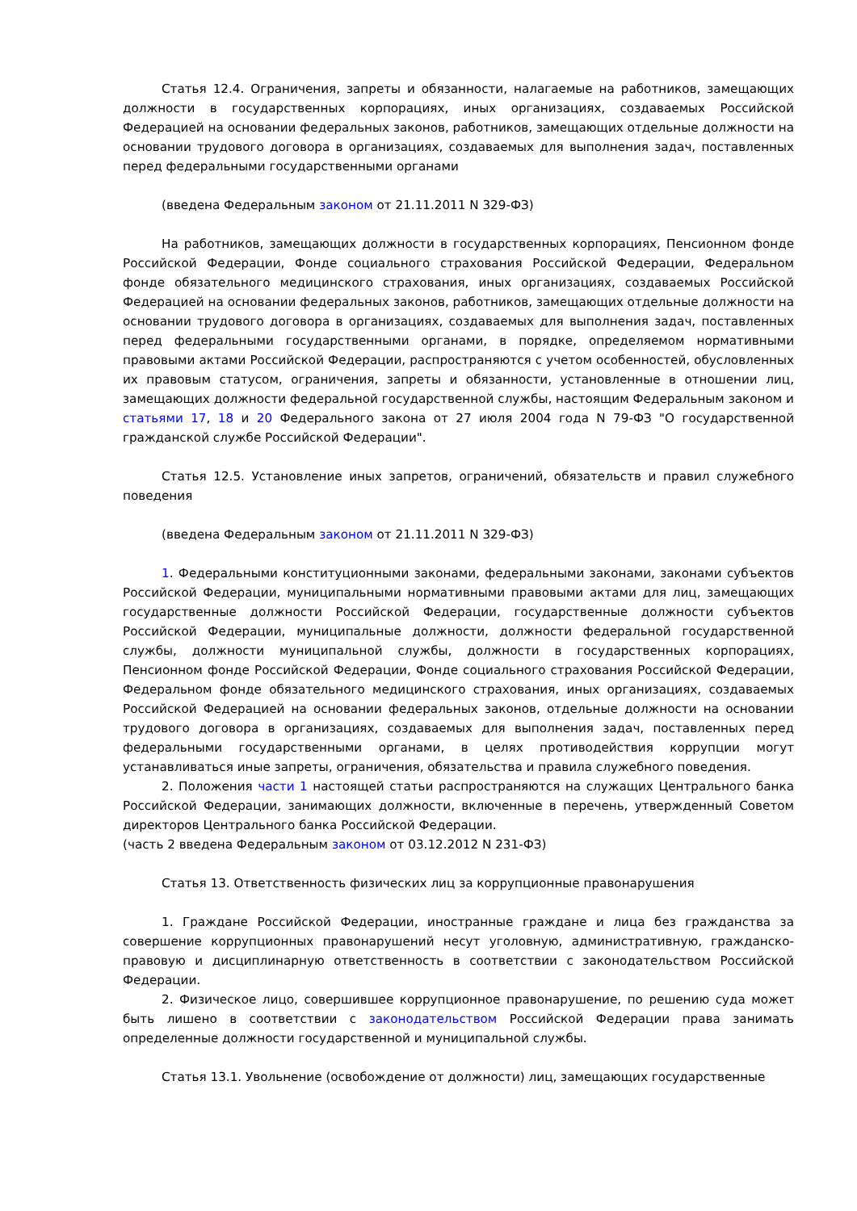Статья 12.4. Ограничения, запреты и обязанности, налагаемые на работников, замещающих должности в государственных корпорациях, иных организациях, создаваемых Российской Федерацией на основании федеральных законов, работников, замещающих отдельные должности на основании трудового договора в организациях, создаваемых для выполнения задач, поставленных перед федеральными государственными органами
(введена Федеральным законом от 21.11.2011 N 329-ФЗ)
На работников, замещающих должности в государственных корпорациях, Пенсионном фонде Российской Федерации, Фонде социального страхования Российской Федерации, Федеральном фонде обязательного медицинского страхования, иных организациях, создаваемых Российской Федерацией на основании федеральных законов, работников, замещающих отдельные должности на основании трудового договора в организациях, создаваемых для выполнения задач, поставленных перед федеральными государственными органами, в порядке, определяемом нормативными правовыми актами Российской Федерации, распространяются с учетом особенностей, обусловленных их правовым статусом, ограничения, запреты и обязанности, установленные в отношении лиц, замещающих должности федеральной государственной службы, настоящим Федеральным законом и статьями 17, 18 и 20 Федерального закона от 27 июля 2004 года N 79-ФЗ "О государственной гражданской службе Российской Федерации".
Статья 12.5. Установление иных запретов, ограничений, обязательств и правил служебного поведения
(введена Федеральным законом от 21.11.2011 N 329-ФЗ)
1. Федеральными конституционными законами, федеральными законами, законами субъектов Российской Федерации, муниципальными нормативными правовыми актами для лиц, замещающих государственные должности Российской Федерации, государственные должности субъектов Российской Федерации, муниципальные должности, должности федеральной государственной службы, должности муниципальной службы, должности в государственных корпорациях, Пенсионном фонде Российской Федерации, Фонде социального страхования Российской Федерации, Федеральном фонде обязательного медицинского страхования, иных организациях, создаваемых Российской Федерацией на основании федеральных законов, отдельные должности на основании трудового договора в организациях, создаваемых для выполнения задач, поставленных перед федеральными государственными органами, в целях противодействия коррупции могут устанавливаться иные запреты, ограничения, обязательства и правила служебного поведения.
2. Положения части 1 настоящей статьи распространяются на служащих Центрального банка Российской Федерации, занимающих должности, включенные в перечень, утвержденный Советом директоров Центрального банка Российской Федерации.
(часть 2 введена Федеральным законом от 03.12.2012 N 231-ФЗ)
Статья 13. Ответственность физических лиц за коррупционные правонарушения
1. Граждане Российской Федерации, иностранные граждане и лица без гражданства за совершение коррупционных правонарушений несут уголовную, административную, гражданско-правовую и дисциплинарную ответственность в соответствии с законодательством Российской Федерации.
2. Физическое лицо, совершившее коррупционное правонарушение, по решению суда может быть лишено в соответствии с законодательством Российской Федерации права занимать определенные должности государственной и муниципальной службы.
Статья 13.1. Увольнение (освобождение от должности) лиц, замещающих государственные